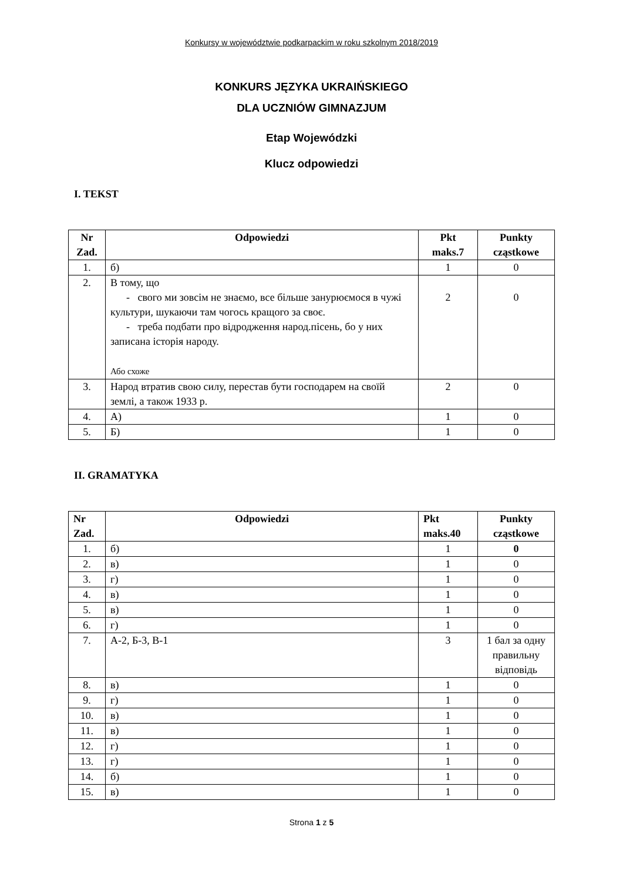Konkursy w województwie podkarpackim w roku szkolnym 2018/2019
KONKURS JĘZYKA UKRAIŃSKIEGO
DLA UCZNIÓW GIMNAZJUM
Etap Wojewódzki
Klucz odpowiedzi
I. TEKST
| Nr Zad. | Odpowiedzi | Pkt maks.7 | Punkty cząstkowe |
| --- | --- | --- | --- |
| 1. | б) | 1 | 0 |
| 2. | В тому, що - свого ми зовсім не знаємо, все більше занурюємося в чужі культури, шукаючи там чогось кращого за своє. - треба подбати про відродження народ.пісень, бо у них записана історія народу. Або схоже | 2 | 0 |
| 3. | Народ втратив свою силу, перестав бути господарем на своїй землі, а також 1933 р. | 2 | 0 |
| 4. | А) | 1 | 0 |
| 5. | Б) | 1 | 0 |
II. GRAMATYKA
| Nr Zad. | Odpowiedzi | Pkt maks.40 | Punkty cząstkowe |
| --- | --- | --- | --- |
| 1. | б) | 1 | 0 |
| 2. | в) | 1 | 0 |
| 3. | г) | 1 | 0 |
| 4. | в) | 1 | 0 |
| 5. | в) | 1 | 0 |
| 6. | г) | 1 | 0 |
| 7. | А-2, Б-3, В-1 | 3 | 1 бал за одну правильну відповідь |
| 8. | в) | 1 | 0 |
| 9. | г) | 1 | 0 |
| 10. | в) | 1 | 0 |
| 11. | в) | 1 | 0 |
| 12. | г) | 1 | 0 |
| 13. | г) | 1 | 0 |
| 14. | б) | 1 | 0 |
| 15. | в) | 1 | 0 |
Strona 1 z 5